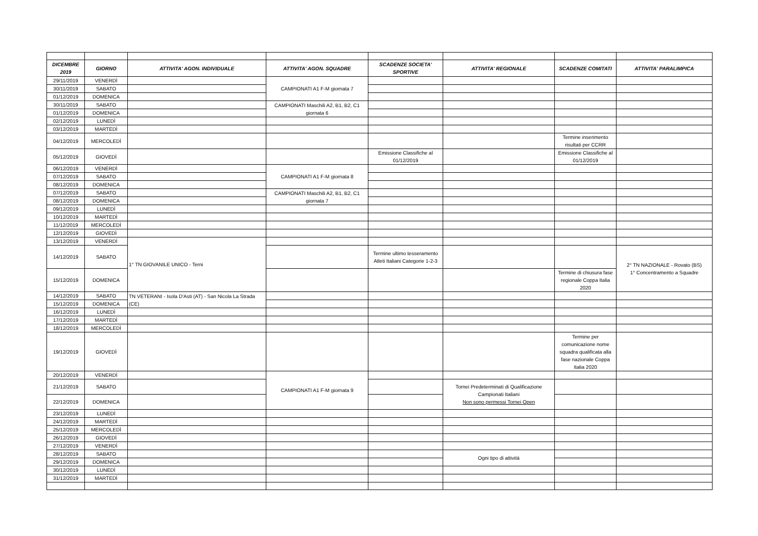| DICEMBRE 2019 | GIORNO | ATTIVITA' AGON. INDIVIDUALE | ATTIVITA' AGON. SQUADRE | SCADENZE SOCIETA' SPORTIVE | ATTIVITA' REGIONALE | SCADENZE COMITATI | ATTIVITA' PARALIMPICA |
| --- | --- | --- | --- | --- | --- | --- | --- |
| 29/11/2019 | VENERDÌ | | CAMPIONATI A1 F-M giornata 7 | | | | |
| 30/11/2019 | SABATO | | | | | | |
| 01/12/2019 | DOMENICA | | | | | | |
| 30/11/2019 | SABATO | | CAMPIONATI Maschili A2, B1, B2, C1 giornata 6 | | | | |
| 01/12/2019 | DOMENICA | | | | | | |
| 02/12/2019 | LUNEDÌ | | | | | | |
| 03/12/2019 | MARTEDÌ | | | | | | |
| 04/12/2019 | MERCOLEDÌ | | | | | Termine inserimento risultati per CCRR | |
| 05/12/2019 | GIOVEDÌ | | | Emissione Classifiche al 01/12/2019 | | Emissione Classifiche al 01/12/2019 | |
| 06/12/2019 | VENERDÌ | | CAMPIONATI A1 F-M giornata 8 | | | | |
| 07/12/2019 | SABATO | | | | | | |
| 08/12/2019 | DOMENICA | | | | | | |
| 07/12/2019 | SABATO | | CAMPIONATI Maschili A2, B1, B2, C1 giornata 7 | | | | |
| 08/12/2019 | DOMENICA | | | | | | |
| 09/12/2019 | LUNEDÌ | | | | | | |
| 10/12/2019 | MARTEDÌ | | | | | | |
| 11/12/2019 | MERCOLEDÌ | | | | | | |
| 12/12/2019 | GIOVEDÌ | | | | | | |
| 13/12/2019 | VENERDÌ | 1° TN GIOVANILE UNICO - Terni | | | | | |
| 14/12/2019 | SABATO | | | Termine ultimo tesseramento Atleti Italiani Categorie 1-2-3 | | | 2° TN NAZIONALE - Rovato (BS) 1° Concentramento a Squadre |
| 15/12/2019 | DOMENICA | | | | | Termine di chiusura fase regionale Coppa Italia 2020 | |
| 14/12/2019 | SABATO | TN VETERANI - Isola D'Asti (AT) - San Nicola La Strada (CE) | | | | | |
| 15/12/2019 | DOMENICA | | | | | | |
| 16/12/2019 | LUNEDÌ | | | | | | |
| 17/12/2019 | MARTEDÌ | | | | | | |
| 18/12/2019 | MERCOLEDÌ | | | | | | |
| 19/12/2019 | GIOVEDÌ | | | | | Termine per comunicazione nome squadra qualificata alla fase nazionale Coppa Italia 2020 | |
| 20/12/2019 | VENERDÌ | | CAMPIONATI A1 F-M giornata 9 | | | | |
| 21/12/2019 | SABATO | | | | Tornei Predeterminati di Qualificazione Campionati Italiani Non sono permessi Tornei Open | | |
| 22/12/2019 | DOMENICA | | | | | | |
| 23/12/2019 | LUNEDÌ | | | | | | |
| 24/12/2019 | MARTEDÌ | | | | | | |
| 25/12/2019 | MERCOLEDÌ | | | | | | |
| 26/12/2019 | GIOVEDÌ | | | | | | |
| 27/12/2019 | VENERDÌ | | | | | | |
| 28/12/2019 | SABATO | | | | Ogni tipo di attività | | |
| 29/12/2019 | DOMENICA | | | | | | |
| 30/12/2019 | LUNEDÌ | | | | | | |
| 31/12/2019 | MARTEDÌ | | | | | | |